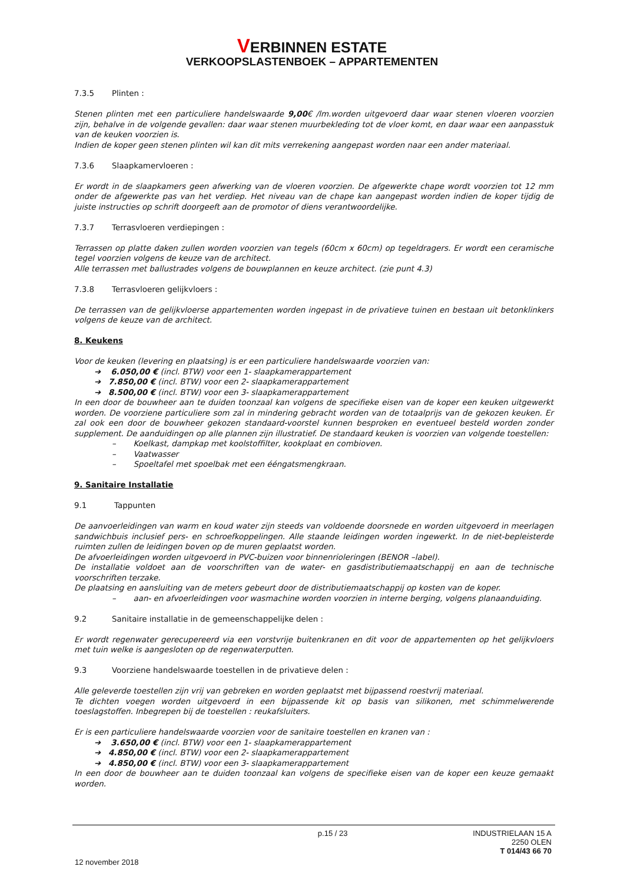VERBINNEN ESTATE
VERKOOPSLASTENBOEK – APPARTEMENTEN
7.3.5 Plinten :
Stenen plinten met een particuliere handelswaarde 9,00€ /lm.worden uitgevoerd daar waar stenen vloeren voorzien zijn, behalve in de volgende gevallen: daar waar stenen muurbekleding tot de vloer komt, en daar waar een aanpasstuk van de keuken voorzien is.
Indien de koper geen stenen plinten wil kan dit mits verrekening aangepast worden naar een ander materiaal.
7.3.6 Slaapkamervloeren :
Er wordt in de slaapkamers geen afwerking van de vloeren voorzien. De afgewerkte chape wordt voorzien tot 12 mm onder de afgewerkte pas van het verdiep. Het niveau van de chape kan aangepast worden indien de koper tijdig de juiste instructies op schrift doorgeeft aan de promotor of diens verantwoordelijke.
7.3.7 Terrasvloeren verdiepingen :
Terrassen op platte daken zullen worden voorzien van tegels (60cm x 60cm) op tegeldragers. Er wordt een ceramische tegel voorzien volgens de keuze van de architect.
Alle terrassen met ballustrades volgens de bouwplannen en keuze architect. (zie punt 4.3)
7.3.8 Terrasvloeren gelijkvloers :
De terrassen van de gelijkvloerse appartementen worden ingepast in de privatieve tuinen en bestaan uit betonklinkers volgens de keuze van de architect.
8. Keukens
Voor de keuken (levering en plaatsing) is er een particuliere handelswaarde voorzien van:
➔ 6.050,00 € (incl. BTW) voor een 1- slaapkamerappartement
➔ 7.850,00 € (incl. BTW) voor een 2- slaapkamerappartement
➔ 8.500,00 € (incl. BTW) voor een 3- slaapkamerappartement
In een door de bouwheer aan te duiden toonzaal kan volgens de specifieke eisen van de koper een keuken uitgewerkt worden. De voorziene particuliere som zal in mindering gebracht worden van de totaalprijs van de gekozen keuken. Er zal ook een door de bouwheer gekozen standaard-voorstel kunnen besproken en eventueel besteld worden zonder supplement. De aanduidingen op alle plannen zijn illustratief. De standaard keuken is voorzien van volgende toestellen:
– Koelkast, dampkap met koolstoffilter, kookplaat en combioven.
– Vaatwasser
– Spoeltafel met spoelbak met een ééngatsmengkraan.
9. Sanitaire Installatie
9.1 Tappunten
De aanvoerleidingen van warm en koud water zijn steeds van voldoende doorsnede en worden uitgevoerd in meerlagen sandwichbuis inclusief pers- en schroefkoppelingen. Alle staande leidingen worden ingewerkt. In de niet-bepleisterde ruimten zullen de leidingen boven op de muren geplaatst worden.
De afvoerleidingen worden uitgevoerd in PVC-buizen voor binnenrioleringen (BENOR –label).
De installatie voldoet aan de voorschriften van de water- en gasdistributiemaatschappij en aan de technische voorschriften terzake.
De plaatsing en aansluiting van de meters gebeurt door de distributiemaatschappij op kosten van de koper.
– aan- en afvoerleidingen voor wasmachine worden voorzien in interne berging, volgens planaanduiding.
9.2 Sanitaire installatie in de gemeenschappelijke delen :
Er wordt regenwater gerecupereerd via een vorstvrije buitenkranen en dit voor de appartementen op het gelijkvloers met tuin welke is aangesloten op de regenwaterputten.
9.3 Voorziene handelswaarde toestellen in de privatieve delen :
Alle geleverde toestellen zijn vrij van gebreken en worden geplaatst met bijpassend roestvrij materiaal.
Te dichten voegen worden uitgevoerd in een bijpassende kit op basis van silikonen, met schimmelwerende toeslagstoffen. Inbegrepen bij de toestellen : reukafsluiters.
Er is een particuliere handelswaarde voorzien voor de sanitaire toestellen en kranen van :
➔ 3.650,00 € (incl. BTW) voor een 1- slaapkamerappartement
➔ 4.850,00 € (incl. BTW) voor een 2- slaapkamerappartement
➔ 4.850,00 € (incl. BTW) voor een 3- slaapkamerappartement
In een door de bouwheer aan te duiden toonzaal kan volgens de specifieke eisen van de koper een keuze gemaakt worden.
p.15 / 23 INDUSTRIELAAN 15 A
2250 OLEN
T 014/43 66 70
12 november 2018